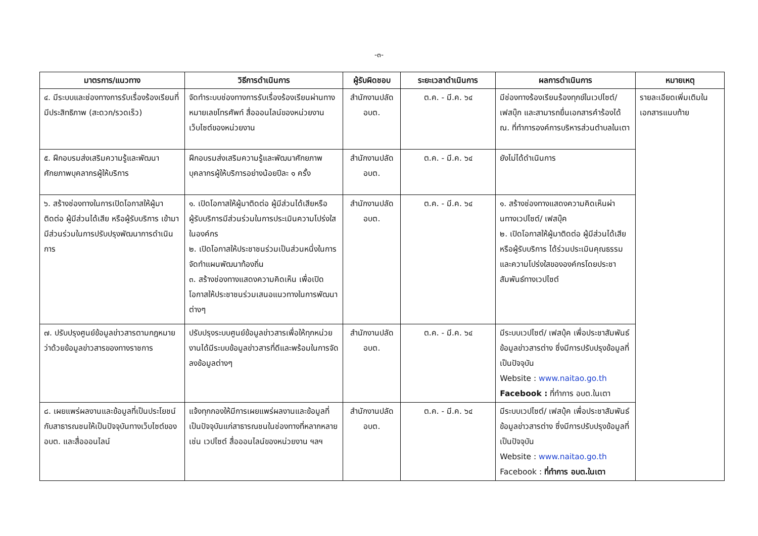-๓-
| มาตรการ/แนวทาง | วิธีการดำเนินการ | ผู้รับผิดชอบ | ระยะเวลาดำเนินการ | ผลการดำเนินการ | หมายเหตุ |
| --- | --- | --- | --- | --- | --- |
| ๔. มีระบบและช่องทางการรับเรื่องร้องเรียนที่มีประสิทธิภาพ (สะดวก/รวดเร็ว) | จัดทำระบบช่องทางการรับเรื่องร้องเรียนผ่านทางหมายเลขโทรศัพท์ สื่อออนไลน์ของหน่วยงาน เว็บไซต์ของหน่วยงาน | สำนักงานปลัดอบต. | ต.ค. - มี.ค. ๖๔ | มีช่องทางร้องเรียนร้องทุกข์ในเวปไซต์/ เฟสบุ๊ก และสามารถยื่นเอกสารคำร้องได้ ณ. ที่ทำการองค์การบริหารส่วนตำบลในเตา | รายละเอียดเพิ่มเติมในเอกสารแนบท้าย |
| ๕. ฝึกอบรมส่งเสริมความรู้และพัฒนาศักยภาพบุคลากรผู้ให้บริการ | ฝึกอบรมส่งเสริมความรู้และพัฒนาศักยภาพบุคลากรผู้ให้บริการอย่างน้อยปีละ ๑ ครั้ง | สำนักงานปลัดอบต. | ต.ค. - มี.ค. ๖๔ | ยังไม่ได้ดำเนินการ | |
| ๖. สร้างช่องทางในการเปิดโอกาสให้ผู้มาติดต่อ ผู้มีส่วนได้เสีย หรือผู้รับบริการ เข้ามามีส่วนร่วมในการปรับปรุงพัฒนาการดำเนินการ | ๑. เปิดโอกาสให้ผู้มาติดต่อ ผู้มีส่วนได้เสียหรือผู้รับบริการมีส่วนร่วมในการประเมินความโปร่งใสในองค์กร ๒. เปิดโอกาสให้ประชาชนร่วมเป็นส่วนหนึ่งในการจัดทำแผนพัฒนาท้องถิ่น ๓. สร้างช่องทางแสดงความคิดเห็น เพื่อเปิดโอกาสให้ประชาชนร่วมเสนอแนวทางในการพัฒนาต่างๆ | สำนักงานปลัดอบต. | ต.ค. - มี.ค. ๖๔ | ๑. สร้างช่องทางแสดงความคิดเห็นผ่านทางเวปไซต์/ เฟสบุ๊ค ๒. เปิดโอกาสให้ผู้มาติดต่อ ผู้มีส่วนได้เสีย หรือผู้รับบริการ ได้ร่วมประเมินคุณธรรมและความโปร่งใสขององค์กรโดยประชาสัมพันธ์ทางเวปไซต์ | |
| ๗. ปรับปรุงศูนย์ข้อมูลข่าวสารตามกฎหมายว่าด้วยข้อมูลข่าวสารของทางราชการ | ปรับปรุงระบบศูนย์ข้อมูลข่าวสารเพื่อให้ทุกหน่วยงานได้มีระบบข้อมูลข่าวสารที่ดีและพร้อมในการจัดลงข้อมูลต่างๆ | สำนักงานปลัดอบต. | ต.ค. - มี.ค. ๖๔ | มีระบบเวปไซต์/ เฟสบุ้ค เพื่อประชาสัมพันธ์ข้อมูลข่าวสารต่าง ซึ่งมีการปรับปรุงข้อมูลที่เป็นปัจจุบัน Website : www.naitao.go.th Facebook : ที่ทำการ อบต.ในเตา | |
| ๘. เผยแพร่ผลงานและข้อมูลที่เป็นประโยชน์กับสาธารณชนให้เป็นปัจจุบันทางเว็บไซต์ของ อบต. และสื่อออนไลน์ | แจ้งทุกกองให้มีการเผยแพร่ผลงานและข้อมูลที่เป็นปัจจุบันแก่สาธารณชนในช่องทางที่หลากหลาย เช่น เวปไซต์ สื่อออนไลน์ของหน่วยงาน ฯลฯ | สำนักงานปลัดอบต. | ต.ค. - มี.ค. ๖๔ | มีระบบเวปไซต์/ เฟสบุ้ค เพื่อประชาสัมพันธ์ข้อมูลข่าวสารต่าง ซึ่งมีการปรับปรุงข้อมูลที่เป็นปัจจุบัน Website : www.naitao.go.th Facebook : ที่ทำการ อบต.ในเตา | |